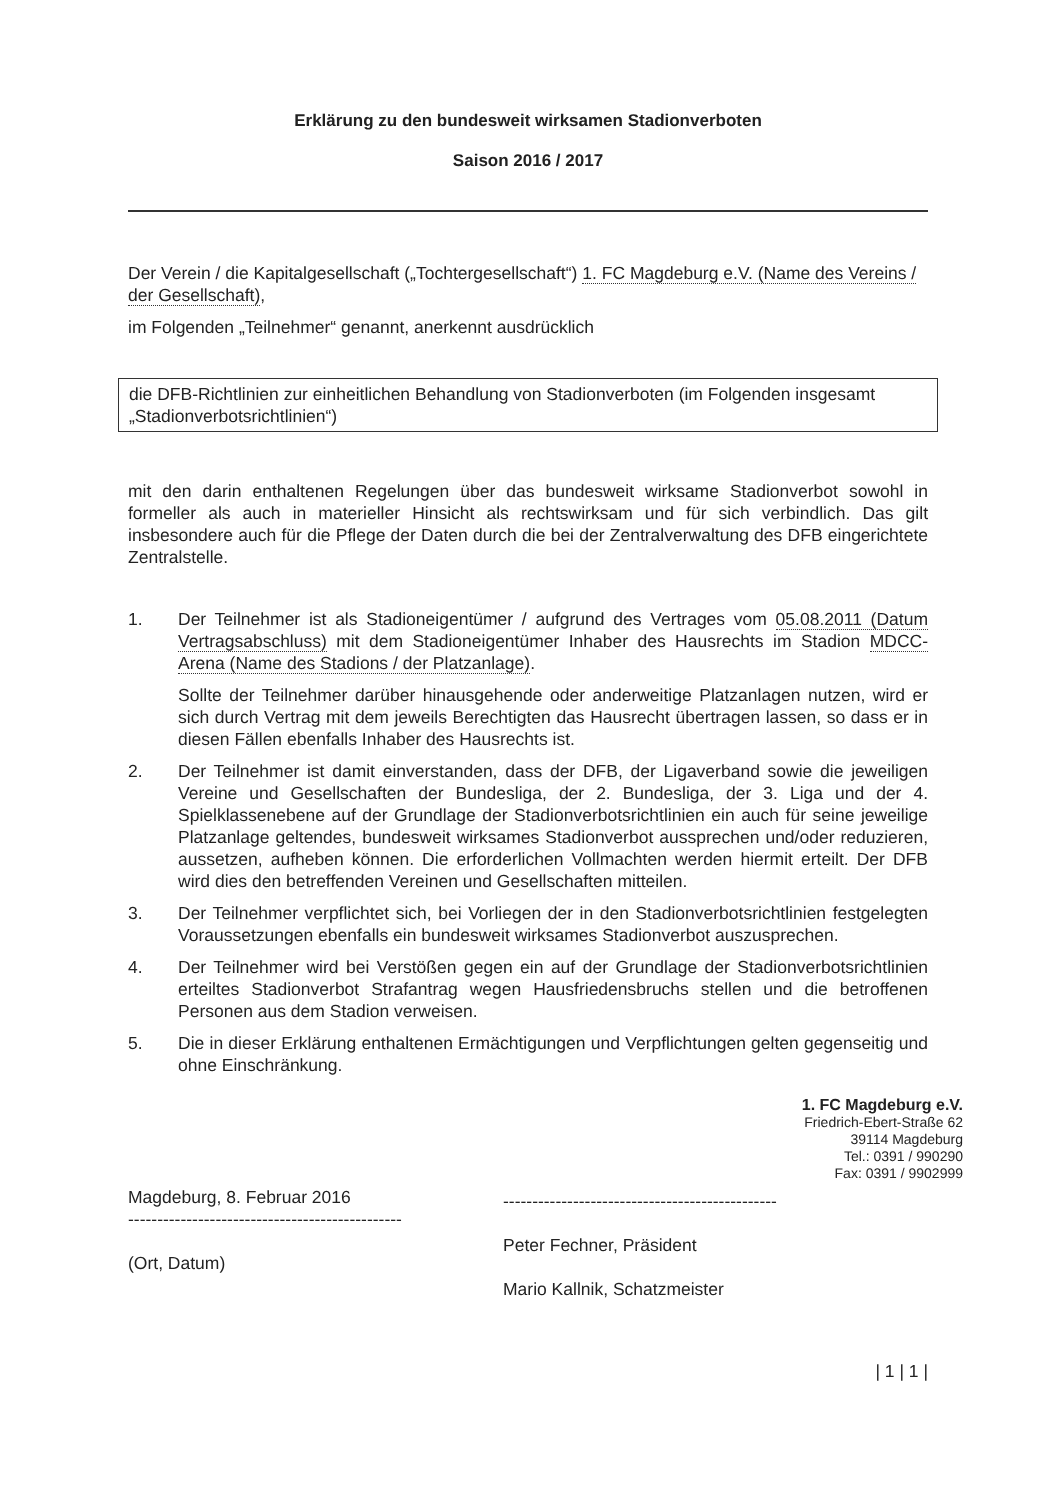Erklärung zu den bundesweit wirksamen Stadionverboten
Saison 2016 / 2017
Der Verein / die Kapitalgesellschaft („Tochtergesellschaft“) 1. FC Magdeburg e.V. (Name des Vereins / der Gesellschaft),
im Folgenden „Teilnehmer“ genannt, anerkennt ausdrücklich
die DFB-Richtlinien zur einheitlichen Behandlung von Stadionverboten (im Folgenden insgesamt „Stadionverbotsrichtlinien“)
mit den darin enthaltenen Regelungen über das bundesweit wirksame Stadionverbot sowohl in formeller als auch in materieller Hinsicht als rechtswirksam und für sich verbindlich. Das gilt insbesondere auch für die Pflege der Daten durch die bei der Zentralverwaltung des DFB eingerichtete Zentralstelle.
1. Der Teilnehmer ist als Stadioneigentümer / aufgrund des Vertrages vom 05.08.2011 (Datum Vertragsabschluss) mit dem Stadioneigentümer Inhaber des Hausrechts im Stadion MDCC-Arena (Name des Stadions / der Platzanlage).
Sollte der Teilnehmer darüber hinausgehende oder anderweitige Platzanlagen nutzen, wird er sich durch Vertrag mit dem jeweils Berechtigten das Hausrecht übertragen lassen, so dass er in diesen Fällen ebenfalls Inhaber des Hausrechts ist.
2. Der Teilnehmer ist damit einverstanden, dass der DFB, der Ligaverband sowie die jeweiligen Vereine und Gesellschaften der Bundesliga, der 2. Bundesliga, der 3. Liga und der 4. Spielklassenebene auf der Grundlage der Stadionverbotsrichtlinien ein auch für seine jeweilige Platzanlage geltendes, bundesweit wirksames Stadionverbot aussprechen und/oder reduzieren, aussetzen, aufheben können. Die erforderlichen Vollmachten werden hiermit erteilt. Der DFB wird dies den betreffenden Vereinen und Gesellschaften mitteilen.
3. Der Teilnehmer verpflichtet sich, bei Vorliegen der in den Stadionverbotsrichtlinien festgelegten Voraussetzungen ebenfalls ein bundesweit wirksames Stadionverbot auszusprechen.
4. Der Teilnehmer wird bei Verstößen gegen ein auf der Grundlage der Stadionverbotsrichtlinien erteiltes Stadionverbot Strafantrag wegen Hausfriedensbruchs stellen und die betroffenen Personen aus dem Stadion verweisen.
5. Die in dieser Erklärung enthaltenen Ermächtigungen und Verpflichtungen gelten gegenseitig und ohne Einschränkung.
Magdeburg, 8. Februar 2016
-----------------------------------------------
(Ort, Datum)
1. FC Magdeburg e.V.
Friedrich-Ebert-Straße 62
39114 Magdeburg
Tel.: 0391 / 990290
Fax: 0391 / 9902999
-----------------------------------------------
Peter Fechner, Präsident
Mario Kallnik, Schatzmeister
| 1 | 1 |